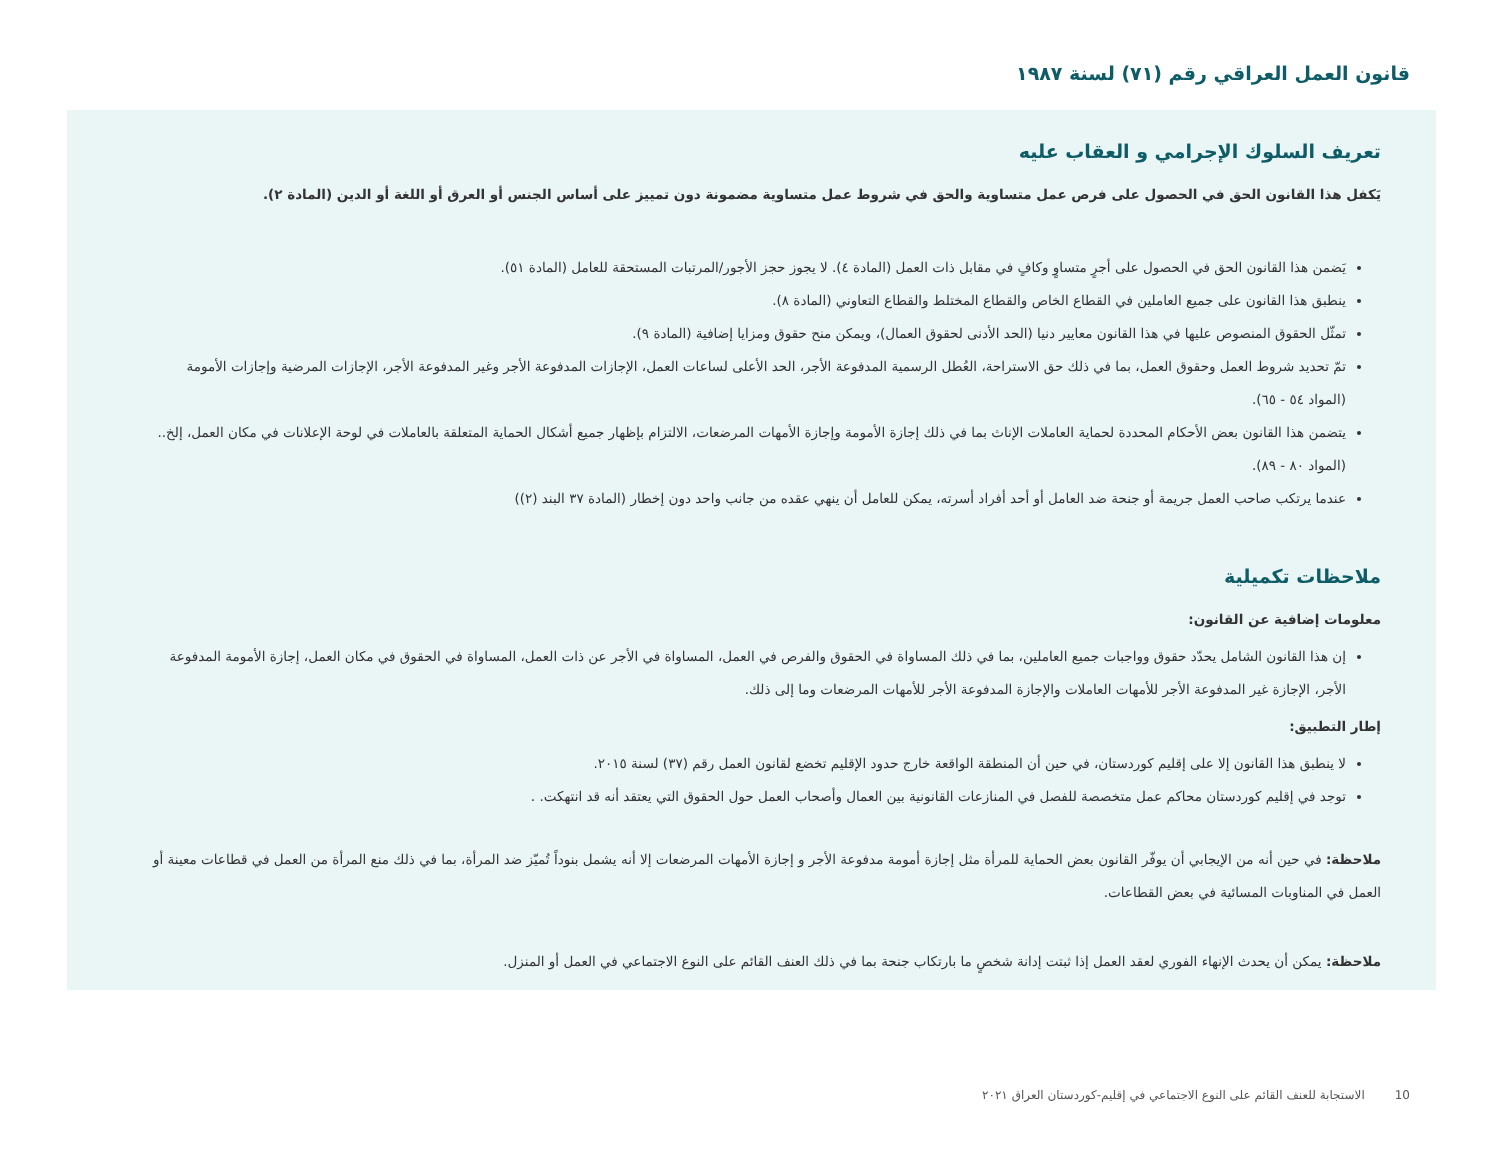قانون العمل العراقي رقم (٧١) لسنة ١٩٨٧
تعريف السلوك الإجرامي و العقاب عليه
يَكفل هذا القانون الحق في الحصول على فرص عمل متساوية والحق في شروط عمل متساوية مضمونة دون تمييز على أساس الجنس أو العرق أو اللغة أو الدين (المادة ٢).
يَضمن هذا القانون الحق في الحصول على أجرٍ متساوٍ وكافٍ في مقابل ذات العمل (المادة ٤). لا يجوز حجز الأجور/المرتبات المستحقة للعامل (المادة ٥١).
ينطبق هذا القانون على جميع العاملين في القطاع الخاص والقطاع المختلط والقطاع التعاوني (المادة ٨).
تمثّل الحقوق المنصوص عليها في هذا القانون معايير دنيا (الحد الأدنى لحقوق العمال)، ويمكن منح حقوق ومزايا إضافية (المادة ٩).
تمّ تحديد شروط العمل وحقوق العمل، بما في ذلك حق الاستراحة، العُطل الرسمية المدفوعة الأجر، الحد الأعلى لساعات العمل، الإجازات المدفوعة الأجر وغير المدفوعة الأجر، الإجازات المرضية وإجازات الأمومة (المواد ٥٤ - ٦٥).
يتضمن هذا القانون بعض الأحكام المحددة لحماية العاملات الإناث بما في ذلك إجازة الأمومة وإجازة الأمهات المرضعات، الالتزام بإظهار جميع أشكال الحماية المتعلقة بالعاملات في لوحة الإعلانات في مكان العمل، إلخ.. (المواد ٨٠ - ٨٩).
عندما يرتكب صاحب العمل جريمة أو جنحة ضد العامل أو أحد أفراد أسرته، يمكن للعامل أن ينهي عقده من جانب واحد دون إخطار (المادة ٣٧ البند (٢))
ملاحظات تكميلية
معلومات إضافية عن القانون:
إن هذا القانون الشامل يحدّد حقوق وواجبات جميع العاملين، بما في ذلك المساواة في الحقوق والفرص في العمل، المساواة في الأجر عن ذات العمل، المساواة في الحقوق في مكان العمل، إجازة الأمومة المدفوعة الأجر، الإجازة غير المدفوعة الأجر للأمهات العاملات والإجازة المدفوعة الأجر للأمهات المرضعات وما إلى ذلك.
إطار التطبيق:
لا ينطبق هذا القانون إلا على إقليم كوردستان، في حين أن المنطقة الواقعة خارج حدود الإقليم تخضع لقانون العمل رقم (٣٧) لسنة ٢٠١٥.
توجد في إقليم كوردستان محاكم عمل متخصصة للفصل في المنازعات القانونية بين العمال وأصحاب العمل حول الحقوق التي يعتقد أنه قد انتهكت. .
ملاحظة: في حين أنه من الإيجابي أن يوفّر القانون بعض الحماية للمرأة مثل إجازة أمومة مدفوعة الأجر و إجازة الأمهات المرضعات إلا أنه يشمل بنوداً تُميّز ضد المرأة، بما في ذلك منع المرأة من العمل في قطاعات معينة أو العمل في المناوبات المسائية في بعض القطاعات.
ملاحظة: يمكن أن يحدث الإنهاء الفوري لعقد العمل إذا ثبتت إدانة شخصٍ ما بارتكاب جنحة بما في ذلك العنف القائم على النوع الاجتماعي في العمل أو المنزل.
10 الاستجابة للعنف القائم على النوع الاجتماعي في إقليم-كوردستان العراق ٢٠٢١